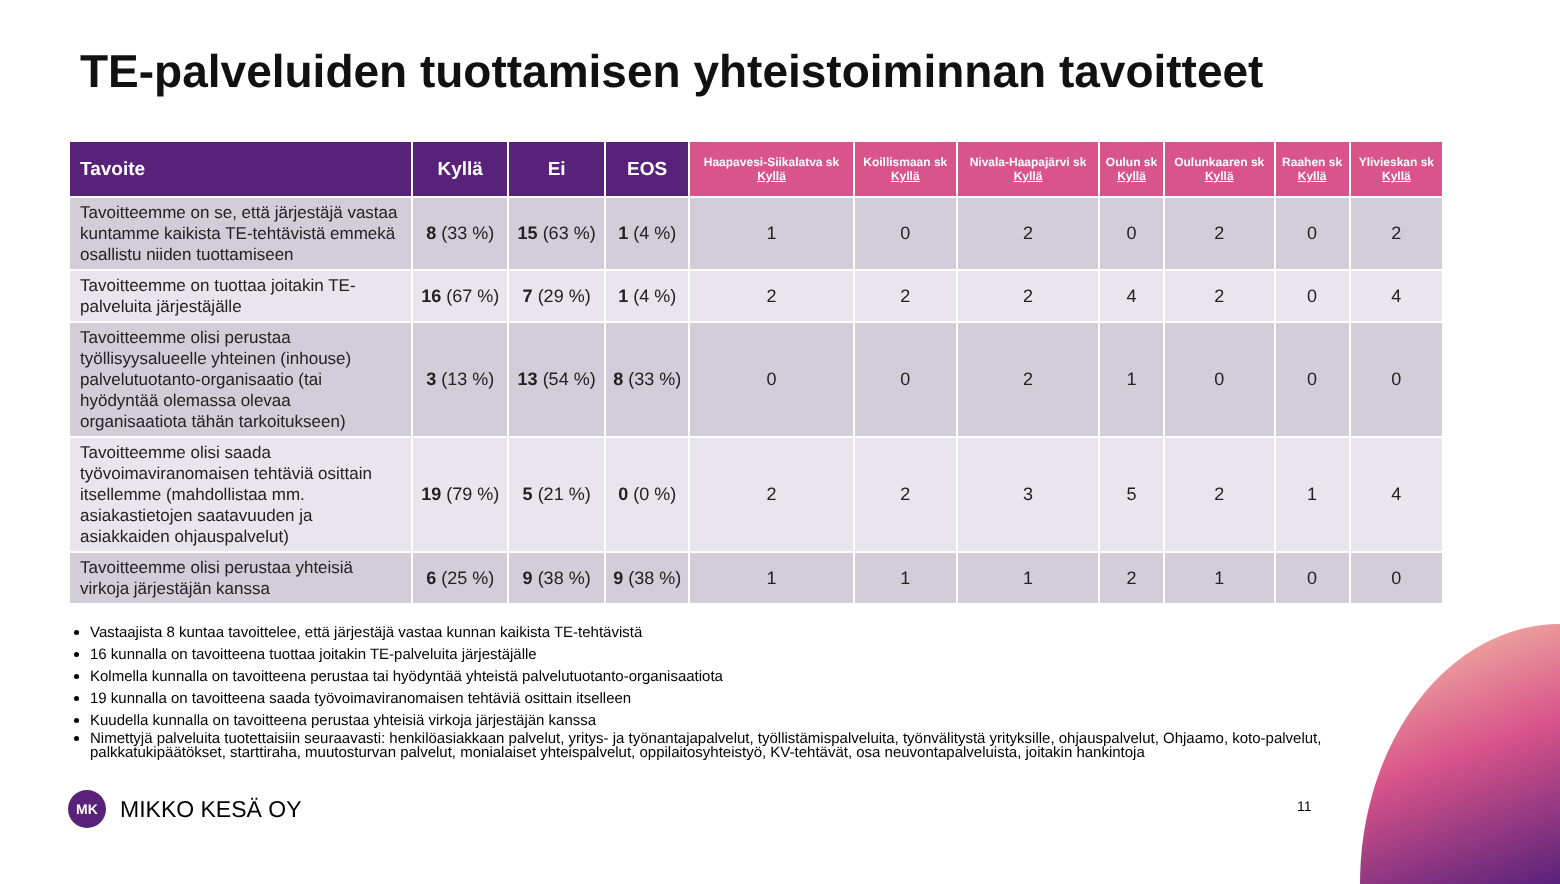TE-palveluiden tuottamisen yhteistoiminnan tavoitteet
| Tavoite | Kyllä | Ei | EOS | Haapavesi-Siikalatva sk Kyllä | Koillismaan sk Kyllä | Nivala-Haapajärvi sk Kyllä | Oulun sk Kyllä | Oulunkaaren sk Kyllä | Raahen sk Kyllä | Ylivieskan sk Kyllä |
| --- | --- | --- | --- | --- | --- | --- | --- | --- | --- | --- |
| Tavoitteemme on se, että järjestäjä vastaa kuntamme kaikista TE-tehtävistä emmekä osallistu niiden tuottamiseen | 8 (33 %) | 15 (63 %) | 1 (4 %) | 1 | 0 | 2 | 0 | 2 | 0 | 2 |
| Tavoitteemme on tuottaa joitakin TE-palveluita järjestäjälle | 16 (67 %) | 7 (29 %) | 1 (4 %) | 2 | 2 | 2 | 4 | 2 | 0 | 4 |
| Tavoitteemme olisi perustaa työllisyysalueelle yhteinen (inhouse) palvelutuotanto-organisaatio (tai hyödyntää olemassa olevaa organisaatiota tähän tarkoitukseen) | 3 (13 %) | 13 (54 %) | 8 (33 %) | 0 | 0 | 2 | 1 | 0 | 0 | 0 |
| Tavoitteemme olisi saada työvoimaviranomaisen tehtäviä osittain itsellemme (mahdollistaa mm. asiakastietojen saatavuuden ja asiakkaiden ohjauspalvelut) | 19 (79 %) | 5 (21 %) | 0 (0 %) | 2 | 2 | 3 | 5 | 2 | 1 | 4 |
| Tavoitteemme olisi perustaa yhteisiä virkoja järjestäjän kanssa | 6 (25 %) | 9 (38 %) | 9 (38 %) | 1 | 1 | 1 | 2 | 1 | 0 | 0 |
Vastaajista 8 kuntaa tavoittelee, että järjestäjä vastaa kunnan kaikista TE-tehtävistä
16 kunnalla on tavoitteena tuottaa joitakin TE-palveluita järjestäjälle
Kolmella kunnalla on tavoitteena perustaa tai hyödyntää yhteistä palvelutuotanto-organisaatiota
19 kunnalla on tavoitteena saada työvoimaviranomaisen tehtäviä osittain itselleen
Kuudella kunnalla on tavoitteena perustaa yhteisiä virkoja järjestäjän kanssa
Nimettyjä palveluita tuotettaisiin seuraavasti: henkilöasiakkaan palvelut, yritys- ja työnantajapalvelut, työllistämispalveluita, työnvälitystä yrityksille, ohjauspalvelut, Ohjaamo, koto-palvelut, palkkatukipäätökset, starttiraha, muutosturvan palvelut, monialaiset yhteispalvelut, oppilaitosyhteistyö, KV-tehtävät, osa neuvontapalveluista, joitakin hankintoja
MK MIKKO KESÄ OY 11